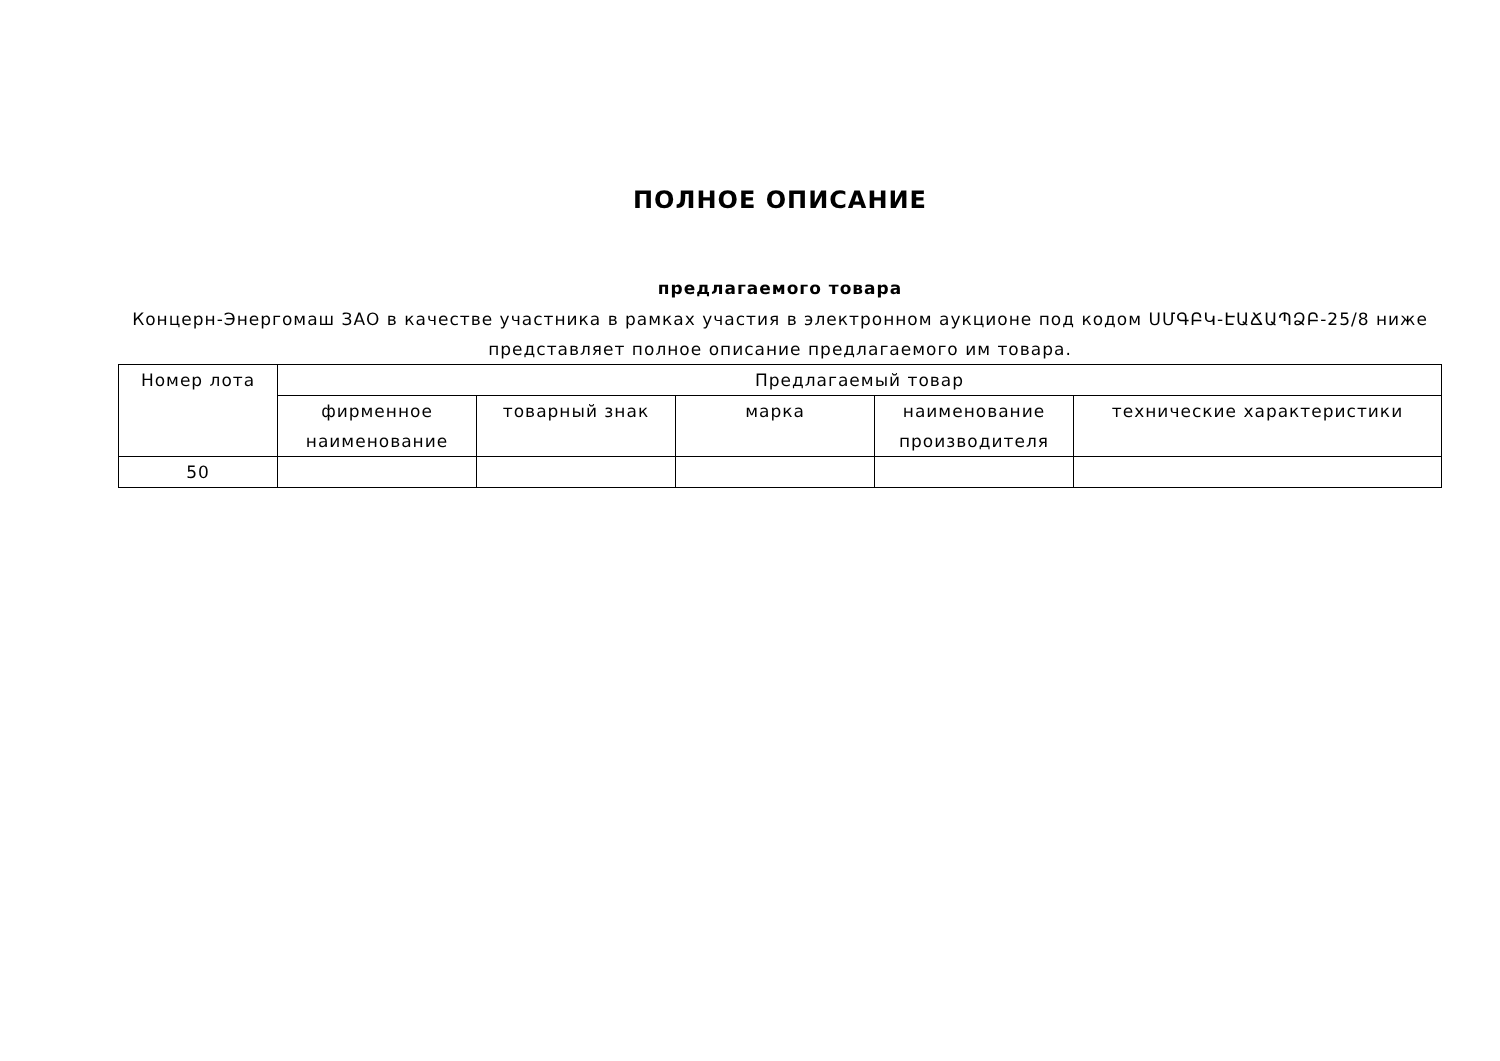ПОЛНОЕ ОПИСАНИЕ
предлагаемого товара
Концерн-Энергомаш ЗАО в качестве участника в рамках участия в электронном аукционе под кодом ՍՄԳԲԿ-ԷԱՃԱՊՁԲ-25/8 ниже представляет полное описание предлагаемого им товара.
| Номер лота | Предлагаемый товар | | | | |
| | фирменное наименование | товарный знак | марка | наименование производителя | технические характеристики |
| 50 | | | | | |